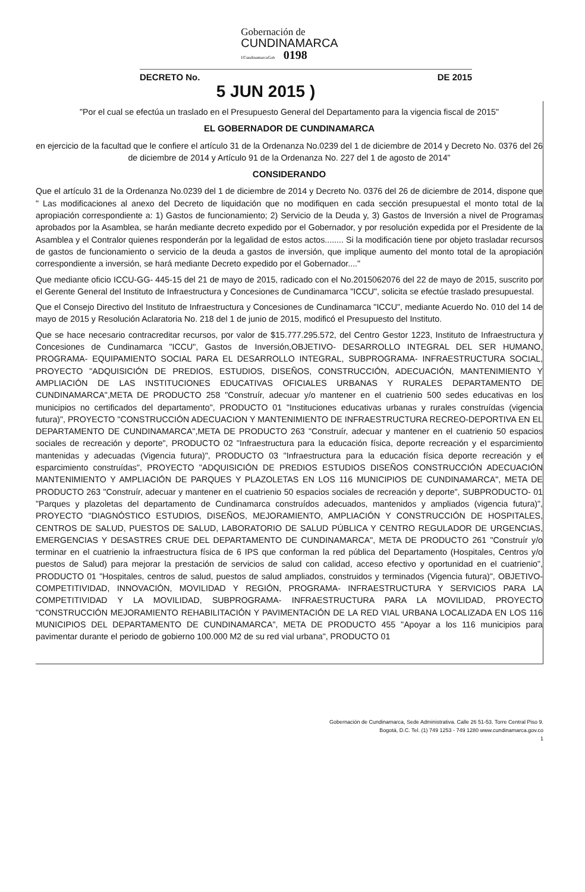Gobernación de
CUNDINAMARCA
f/CundinamarcaGob 0198
DECRETO No. DE 2015
5 JUN 2015 )
"Por el cual se efectúa un traslado en el Presupuesto General del Departamento para la vigencia fiscal de 2015"
EL GOBERNADOR DE CUNDINAMARCA
en ejercicio de la facultad que le confiere el artículo 31 de la Ordenanza No.0239 del 1 de diciembre de 2014 y Decreto No. 0376 del 26 de diciembre de 2014 y Artículo 91 de la Ordenanza No. 227 del 1 de agosto de 2014"
CONSIDERANDO
Que el artículo 31 de la Ordenanza No.0239 del 1 de diciembre de 2014 y Decreto No. 0376 del 26 de diciembre de 2014, dispone que " Las modificaciones al anexo del Decreto de liquidación que no modifiquen en cada sección presupuestal el monto total de la apropiación correspondiente a: 1) Gastos de funcionamiento; 2) Servicio de la Deuda y, 3) Gastos de Inversión a nivel de Programas aprobados por la Asamblea, se harán mediante decreto expedido por el Gobernador, y por resolución expedida por el Presidente de la Asamblea y el Contralor quienes responderán por la legalidad de estos actos........ Si la modificación tiene por objeto trasladar recursos de gastos de funcionamiento o servicio de la deuda a gastos de inversión, que implique aumento del monto total de la apropiación correspondiente a inversión, se hará mediante Decreto expedido por el Gobernador...."
Que mediante oficio ICCU-GG- 445-15 del 21 de mayo de 2015, radicado con el No.2015062076 del 22 de mayo de 2015, suscrito por el Gerente General del Instituto de Infraestructura y Concesiones de Cundinamarca "ICCU", solicita se efectúe traslado presupuestal.
Que el Consejo Directivo del Instituto de Infraestructura y Concesiones de Cundinamarca "ICCU", mediante Acuerdo No. 010 del 14 de mayo de 2015 y Resolución Aclaratoria No. 218 del 1 de junio de 2015, modificó el Presupuesto del Instituto.
Que se hace necesario contracreditar recursos, por valor de $15.777.295.572, del Centro Gestor 1223, Instituto de Infraestructura y Concesiones de Cundinamarca "ICCU", Gastos de Inversión,OBJETIVO- DESARROLLO INTEGRAL DEL SER HUMANO, PROGRAMA- EQUIPAMIENTO SOCIAL PARA EL DESARROLLO INTEGRAL, SUBPROGRAMA- INFRAESTRUCTURA SOCIAL, PROYECTO "ADQUISICIÓN DE PREDIOS, ESTUDIOS, DISEÑOS, CONSTRUCCIÓN, ADECUACIÓN, MANTENIMIENTO Y AMPLIACIÓN DE LAS INSTITUCIONES EDUCATIVAS OFICIALES URBANAS Y RURALES DEPARTAMENTO DE CUNDINAMARCA",META DE PRODUCTO 258 "Construír, adecuar y/o mantener en el cuatrienio 500 sedes educativas en los municipios no certificados del departamento", PRODUCTO 01 "Instituciones educativas urbanas y rurales construídas (vigencia futura)", PROYECTO "CONSTRUCCIÓN ADECUACION Y MANTENIMIENTO DE INFRAESTRUCTURA RECREO-DEPORTIVA EN EL DEPARTAMENTO DE CUNDINAMARCA",META DE PRODUCTO 263 "Construír, adecuar y mantener en el cuatrienio 50 espacios sociales de recreación y deporte", PRODUCTO 02 "Infraestructura para la educación física, deporte recreación y el esparcimiento mantenidas y adecuadas (Vigencia futura)", PRODUCTO 03 "Infraestructura para la educación física deporte recreación y el esparcimiento construídas", PROYECTO "ADQUISICIÓN DE PREDIOS ESTUDIOS DISEÑOS CONSTRUCCIÓN ADECUACIÓN MANTENIMIENTO Y AMPLIACIÓN DE PARQUES Y PLAZOLETAS EN LOS 116 MUNICIPIOS DE CUNDINAMARCA", META DE PRODUCTO 263 "Construír, adecuar y mantener en el cuatrienio 50 espacios sociales de recreación y deporte", SUBPRODUCTO- 01 "Parques y plazoletas del departamento de Cundinamarca construídos adecuados, mantenidos y ampliados (vigencia futura)", PROYECTO "DIAGNÓSTICO ESTUDIOS, DISEÑOS, MEJORAMIENTO, AMPLIACIÓN Y CONSTRUCCIÓN DE HOSPITALES, CENTROS DE SALUD, PUESTOS DE SALUD, LABORATORIO DE SALUD PÚBLICA Y CENTRO REGULADOR DE URGENCIAS, EMERGENCIAS Y DESASTRES CRUE DEL DEPARTAMENTO DE CUNDINAMARCA", META DE PRODUCTO 261 "Construír y/o terminar en el cuatrienio la infraestructura física de 6 IPS que conforman la red pública del Departamento (Hospitales, Centros y/o puestos de Salud) para mejorar la prestación de servicios de salud con calidad, acceso efectivo y oportunidad en el cuatrienio", PRODUCTO 01 "Hospitales, centros de salud, puestos de salud ampliados, construidos y terminados (Vigencia futura)", OBJETIVO- COMPETITIVIDAD, INNOVACIÓN, MOVILIDAD Y REGIÓN, PROGRAMA- INFRAESTRUCTURA Y SERVICIOS PARA LA COMPETITIVIDAD Y LA MOVILIDAD, SUBPROGRAMA- INFRAESTRUCTURA PARA LA MOVILIDAD, PROYECTO "CONSTRUCCIÓN MEJORAMIENTO REHABILITACIÓN Y PAVIMENTACIÓN DE LA RED VIAL URBANA LOCALIZADA EN LOS 116 MUNICIPIOS DEL DEPARTAMENTO DE CUNDINAMARCA", META DE PRODUCTO 455 "Apoyar a los 116 municipios para pavimentar durante el periodo de gobierno 100.000 M2 de su red vial urbana", PRODUCTO 01
Gobernación de Cundinamarca, Sede Administrativa. Calle 26 51-53. Torre Central Piso 9.
Bogotá, D.C. Tel. (1) 749 1253 - 749 1280 www.cundinamarca.gov.co
1